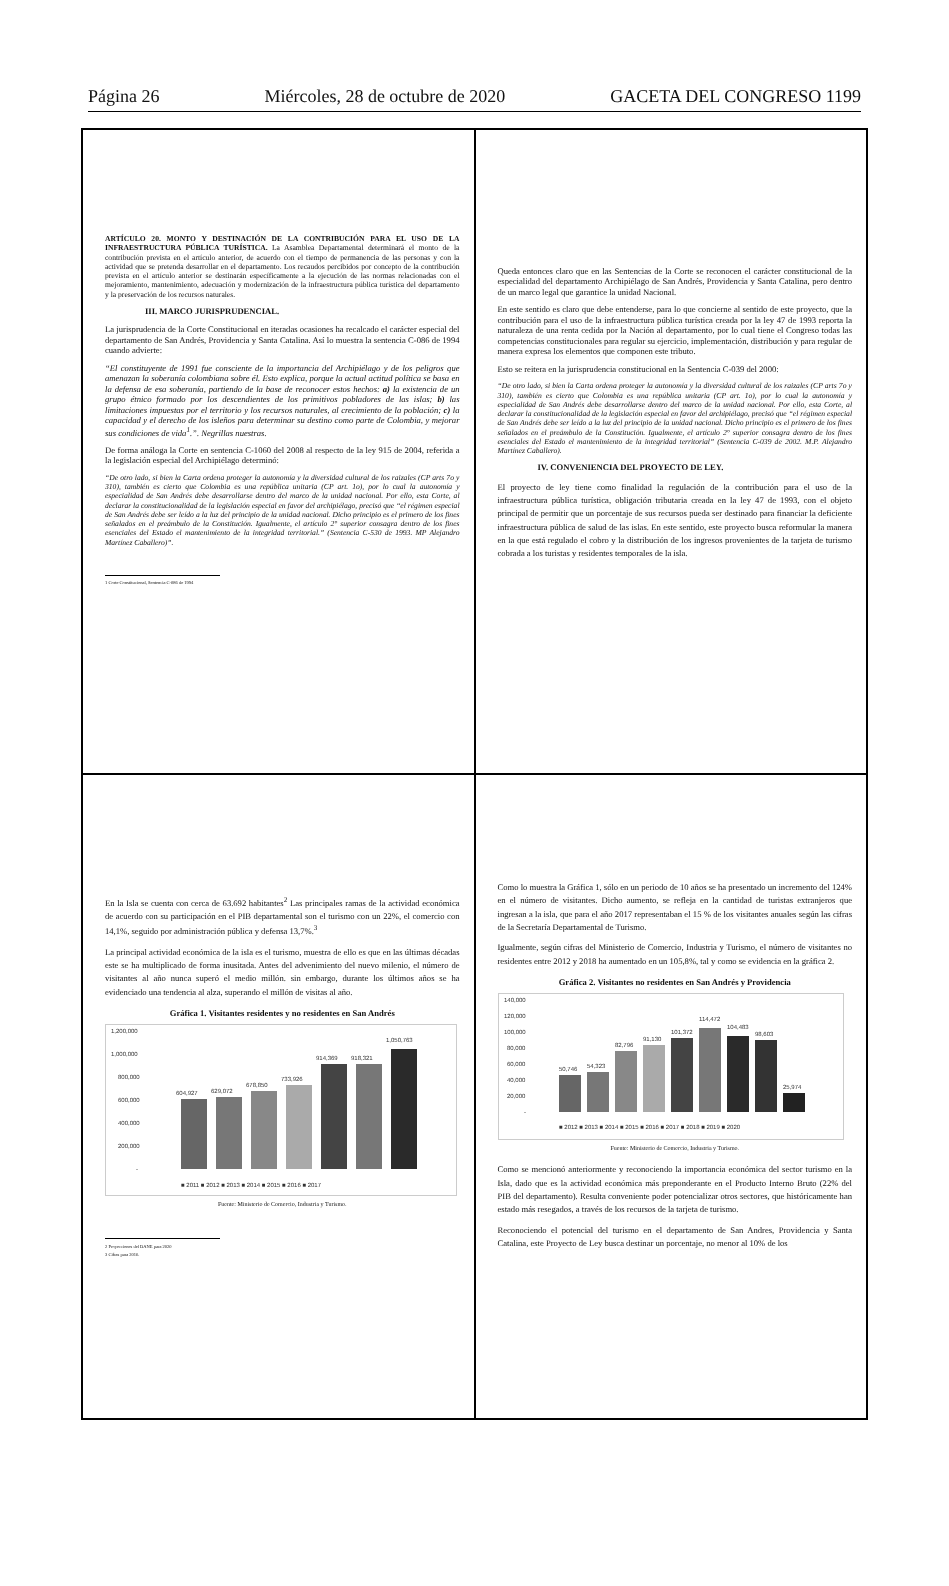Página 26 Miércoles, 28 de octubre de 2020 GACETA DEL CONGRESO 1199
ARTÍCULO 20. MONTO Y DESTINACIÓN DE LA CONTRIBUCIÓN PARA EL USO DE LA INFRAESTRUCTURA PÚBLICA TURÍSTICA. La Asamblea Departamental determinará el monto de la contribución prevista en el artículo anterior, de acuerdo con el tiempo de permanencia de las personas y con la actividad que se pretenda desarrollar en el departamento. Los recaudos percibidos por concepto de la contribución prevista en el artículo anterior se destinarán específicamente a la ejecución de las normas relacionadas con el mejoramiento, mantenimiento, adecuación y modernización de la infraestructura pública turística del departamento y la preservación de los recursos naturales.
III. MARCO JURISPRUDENCIAL.
La jurisprudencia de la Corte Constitucional en iteradas ocasiones ha recalcado el carácter especial del departamento de San Andrés, Providencia y Santa Catalina. Así lo muestra la sentencia C-086 de 1994 cuando advierte:
“El constituyente de 1991 fue consciente de la importancia del Archipiélago y de los peligros que amenazan la soberanía colombiana sobre él. Esto explica, porque la actual actitud política se basa en la defensa de esa soberanía, partiendo de la base de reconocer estos hechos: a) la existencia de un grupo étnico formado por los descendientes de los primitivos pobladores de las islas; b) las limitaciones impuestas por el territorio y los recursos naturales, al crecimiento de la población; c) la capacidad y el derecho de los isleños para determinar su destino como parte de Colombia, y mejorar sus condiciones de vida<sup>1</sup>.”. Negrillas nuestras.
De forma análoga la Corte en sentencia C-1060 del 2008 al respecto de la ley 915 de 2004, referida a la legislación especial del Archipiélago determinó:
“De otro lado, si bien la Carta ordena proteger la autonomía y la diversidad cultural de los raizales (CP arts 7o y 310), también es cierto que Colombia es una república unitaria (CP art. 1o), por lo cual la autonomía y especialidad de San Andrés debe desarrollarse dentro del marco de la unidad nacional. Por ello, esta Corte, al declarar la constitucionalidad de la legislación especial en favor del archipiélago, precisó que “el régimen especial de San Andrés debe ser leído a la luz del principio de la unidad nacional. Dicho principio es el primero de los fines señalados en el preámbulo de la Constitución. Igualmente, el artículo 2° superior consagra dentro de los fines esenciales del Estado el mantenimiento de la integridad territorial.” (Sentencia C-530 de 1993. MP Alejandro Martínez Caballero)”.
1 Corte Constitucional, Sentencia C-086 de 1994
Queda entonces claro que en las Sentencias de la Corte se reconocen el carácter constitucional de la especialidad del departamento Archipiélago de San Andrés, Providencia y Santa Catalina, pero dentro de un marco legal que garantice la unidad Nacional.
En este sentido es claro que debe entenderse, para lo que concierne al sentido de este proyecto, que la contribución para el uso de la infraestructura pública turística creada por la ley 47 de 1993 reporta la naturaleza de una renta cedida por la Nación al departamento, por lo cual tiene el Congreso todas las competencias constitucionales para regular su ejercicio, implementación, distribución y para regular de manera expresa los elementos que componen este tributo.
Esto se reitera en la jurisprudencia constitucional en la Sentencia C-039 del 2000:
“De otro lado, si bien la Carta ordena proteger la autonomía y la diversidad cultural de los raizales (CP arts 7o y 310), también es cierto que Colombia es una república unitaria (CP art. 1o), por lo cual la autonomía y especialidad de San Andrés debe desarrollarse dentro del marco de la unidad nacional. Por ello, esta Corte, al declarar la constitucionalidad de la legislación especial en favor del archipiélago, precisó que “el régimen especial de San Andrés debe ser leído a la luz del principio de la unidad nacional. Dicho principio es el primero de los fines señalados en el preámbulo de la Constitución. Igualmente, el artículo 2° superior consagra dentro de los fines esenciales del Estado el mantenimiento de la integridad territorial” (Sentencia C-039 de 2002. M.P. Alejandro Martínez Caballero).
IV. CONVENIENCIA DEL PROYECTO DE LEY.
El proyecto de ley tiene como finalidad la regulación de la contribución para el uso de la infraestructura pública turística, obligación tributaria creada en la ley 47 de 1993, con el objeto principal de permitir que un porcentaje de sus recursos pueda ser destinado para financiar la deficiente infraestructura pública de salud de las islas. En este sentido, este proyecto busca reformular la manera en la que está regulado el cobro y la distribución de los ingresos provenientes de la tarjeta de turismo cobrada a los turistas y residentes temporales de la isla.
En la Isla se cuenta con cerca de 63.692 habitantes<sup>2</sup> Las principales ramas de la actividad económica de acuerdo con su participación en el PIB departamental son el turismo con un 22%, el comercio con 14,1%, seguido por administración pública y defensa 13,7%.<sup>3</sup>
La principal actividad económica de la isla es el turismo, muestra de ello es que en las últimas décadas este se ha multiplicado de forma inusitada. Antes del advenimiento del nuevo milenio, el número de visitantes al año nunca superó el medio millón. sin embargo, durante los últimos años se ha evidenciado una tendencia al alza, superando el millón de visitas al año.
Gráfica 1. Visitantes residentes y no residentes en San Andrés
1,200,000
1,000,000
800,000
600,000
400,000
200,000
-
604,927
629,072
678,850
733,926
914,369
918,321
1,050,763
■ 2011 ■ 2012 ■ 2013 ■ 2014 ■ 2015 ■ 2016 ■ 2017
Fuente: Ministerio de Comercio, Industria y Turismo.
2 Proyecciones del DANE para 2020
3 Cifras para 2016.
Como lo muestra la Gráfica 1, sólo en un periodo de 10 años se ha presentado un incremento del 124% en el número de visitantes. Dicho aumento, se refleja en la cantidad de turistas extranjeros que ingresan a la isla, que para el año 2017 representaban el 15 % de los visitantes anuales según las cifras de la Secretaría Departamental de Turismo.
Igualmente, según cifras del Ministerio de Comercio, Industria y Turismo, el número de visitantes no residentes entre 2012 y 2018 ha aumentado en un 105,8%, tal y como se evidencia en la gráfica 2.
Gráfica 2. Visitantes no residentes en San Andrés y Providencia
140,000
120,000
100,000
80,000
60,000
40,000
20,000
-
50,746
54,323
82,796
91,130
101,372
114,472
104,483
98,603
25,974
■ 2012 ■ 2013 ■ 2014 ■ 2015 ■ 2016 ■ 2017 ■ 2018 ■ 2019 ■ 2020
Fuente: Ministerio de Comercio, Industria y Turismo.
Como se mencionó anteriormente y reconociendo la importancia económica del sector turismo en la Isla, dado que es la actividad económica más preponderante en el Producto Interno Bruto (22% del PIB del departamento). Resulta conveniente poder potencializar otros sectores, que históricamente han estado más resegados, a través de los recursos de la tarjeta de turismo.
Reconociendo el potencial del turismo en el departamento de San Andres, Providencia y Santa Catalina, este Proyecto de Ley busca destinar un porcentaje, no menor al 10% de los